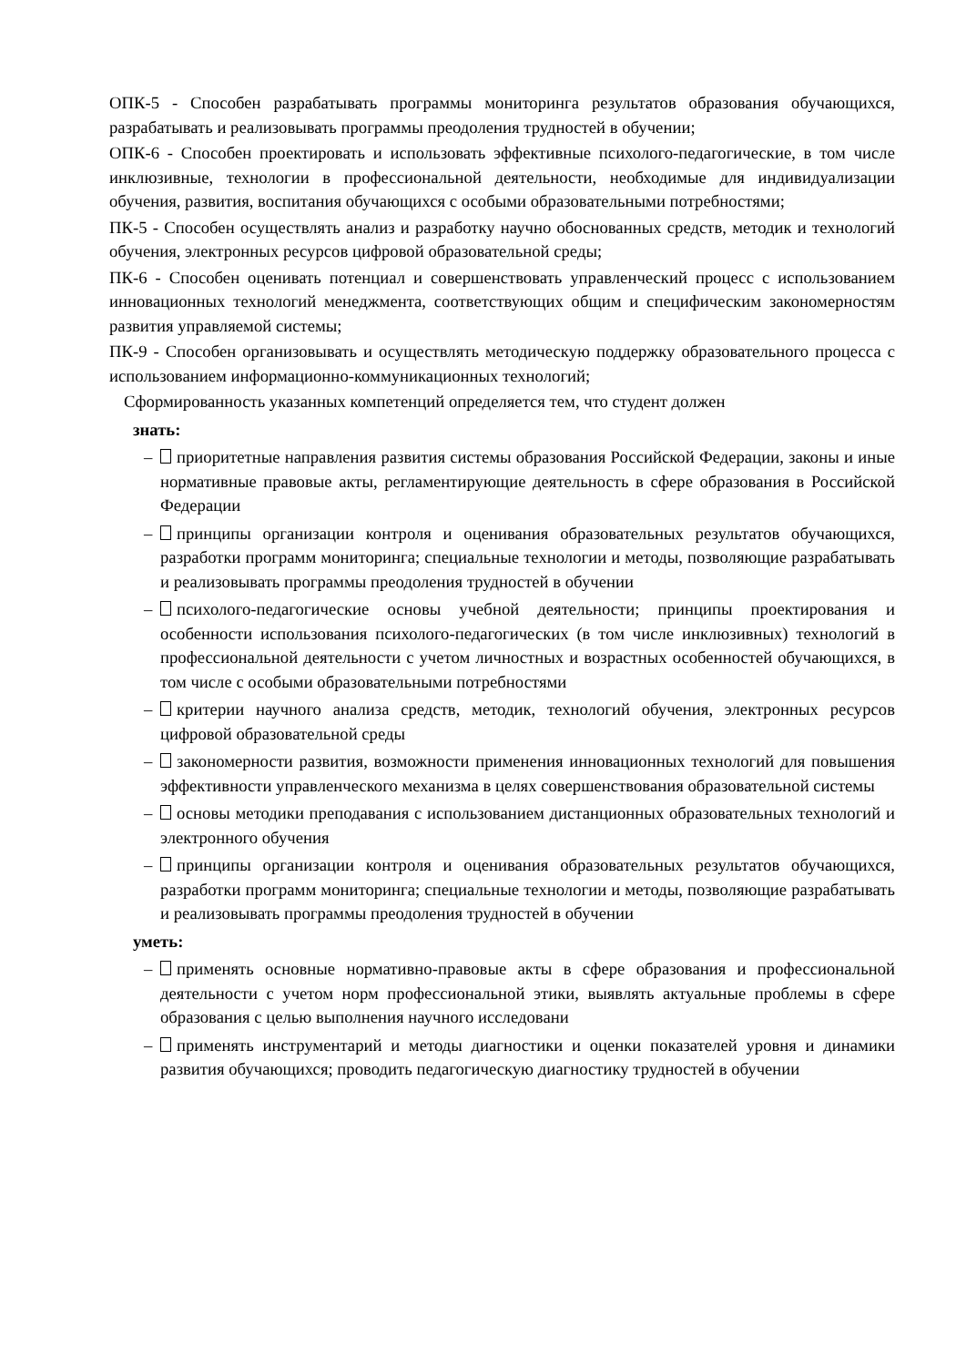ОПК-5 - Способен разрабатывать программы мониторинга результатов образования обучающихся, разрабатывать и реализовывать программы преодоления трудностей в обучении;
ОПК-6 - Способен проектировать и использовать эффективные психолого-педагогические, в том числе инклюзивные, технологии в профессиональной деятельности, необходимые для индивидуализации обучения, развития, воспитания обучающихся с особыми образовательными потребностями;
ПК-5 - Способен осуществлять анализ и разработку научно обоснованных средств, методик и технологий обучения, электронных ресурсов цифровой образовательной среды;
ПК-6 - Способен оценивать потенциал и совершенствовать управленческий процесс с использованием инновационных технологий менеджмента, соответствующих общим и специфическим закономерностям развития управляемой системы;
ПК-9 - Способен организовывать и осуществлять методическую поддержку образовательного процесса с использованием информационно-коммуникационных технологий;
Сформированность указанных компетенций определяется тем, что студент должен
знать:
– приоритетные направления развития системы образования Российской Федерации, законы и иные нормативные правовые акты, регламентирующие деятельность в сфере образования в Российской Федерации
– принципы организации контроля и оценивания образовательных результатов обучающихся, разработки программ мониторинга; специальные технологии и методы, позволяющие разрабатывать и реализовывать программы преодоления трудностей в обучении
– психолого-педагогические основы учебной деятельности; принципы проектирования и особенности использования психолого-педагогических (в том числе инклюзивных) технологий в профессиональной деятельности с учетом личностных и возрастных особенностей обучающихся, в том числе с особыми образовательными потребностями
– критерии научного анализа средств, методик, технологий обучения, электронных ресурсов цифровой образовательной среды
– закономерности развития, возможности применения инновационных технологий для повышения эффективности управленческого механизма в целях совершенствования образовательной системы
– основы методики преподавания с использованием дистанционных образовательных технологий и электронного обучения
– принципы организации контроля и оценивания образовательных результатов обучающихся, разработки программ мониторинга; специальные технологии и методы, позволяющие разрабатывать и реализовывать программы преодоления трудностей в обучении
уметь:
– применять основные нормативно-правовые акты в сфере образования и профессиональной деятельности с учетом норм профессиональной этики, выявлять актуальные проблемы в сфере образования с целью выполнения научного исследовани
– применять инструментарий и методы диагностики и оценки показателей уровня и динамики развития обучающихся; проводить педагогическую диагностику трудностей в обучении